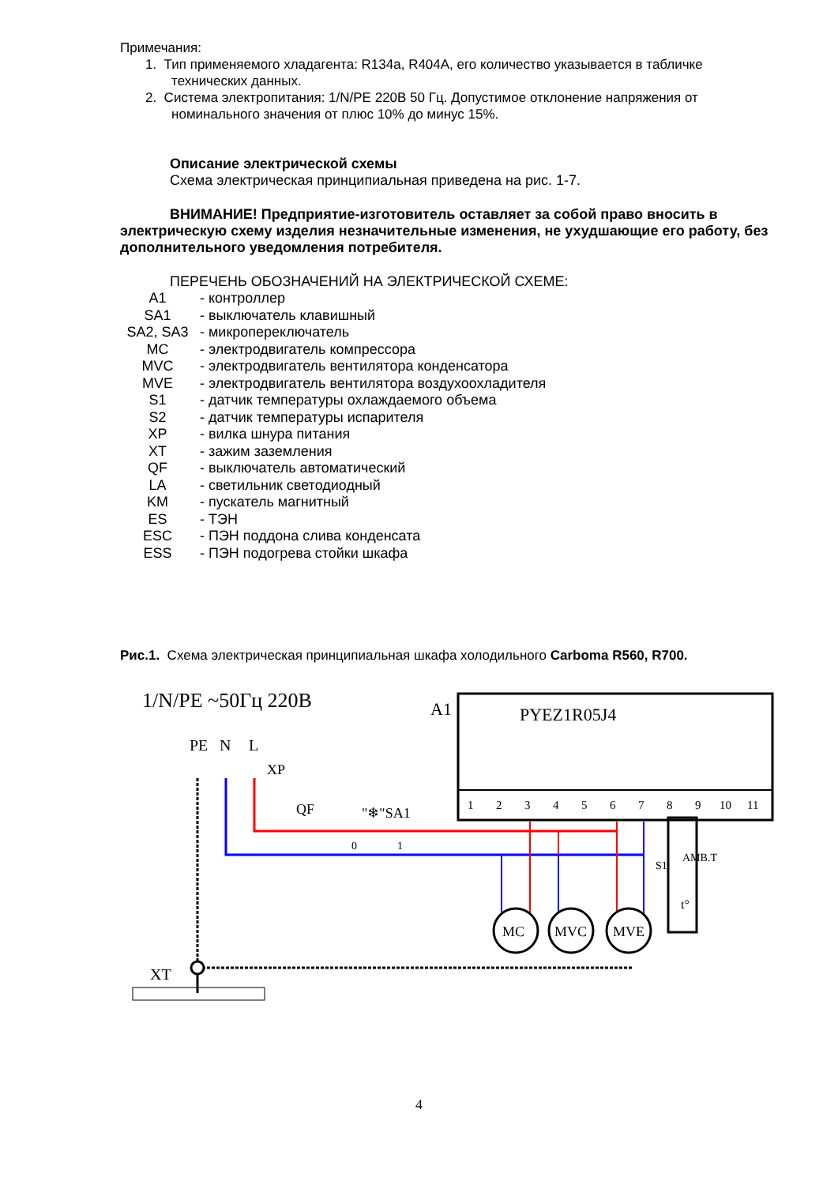Примечания:
1. Тип применяемого хладагента: R134a, R404A, его количество указывается в табличке
технических данных.
2. Система электропитания: 1/N/PE 220В 50 Гц. Допустимое отклонение напряжения от
номинального значения от плюс 10% до минус 15%.
Описание электрической схемы
Схема электрическая принципиальная приведена на рис. 1-7.
ВНИМАНИЕ! Предприятие-изготовитель оставляет за собой право вносить в электрическую схему изделия незначительные изменения, не ухудшающие его работу, без дополнительного уведомления потребителя.
ПЕРЕЧЕНЬ ОБОЗНАЧЕНИЙ НА ЭЛЕКТРИЧЕСКОЙ СХЕМЕ:
| A1 | - контроллер |
| SA1 | - выключатель клавишный |
| SA2, SA3 | - микропереключатель |
| MC | - электродвигатель компрессора |
| MVC | - электродвигатель вентилятора конденсатора |
| MVE | - электродвигатель вентилятора воздухоохладителя |
| S1 | - датчик температуры охлаждаемого объема |
| S2 | - датчик температуры испарителя |
| XP | - вилка шнура питания |
| XT | - зажим заземления |
| QF | - выключатель автоматический |
| LA | - светильник светодиодный |
| KM | - пускатель магнитный |
| ES | - ТЭН |
| ESC | - ПЭН поддона слива конденсата |
| ESS | - ПЭН подогрева стойки шкафа |
Рис.1. Схема электрическая принципиальная шкафа холодильного Carboma R560, R700.
1/N/PE ~50Гц 220В
A1
PYEZ1R05J4
1
2
3
4
5
6
7
8
9
10
11
PE
N
L
XP
QF
"❄"SA1
0
1
MC
MVC
MVE
S1
AMB.T
t°
XT
4